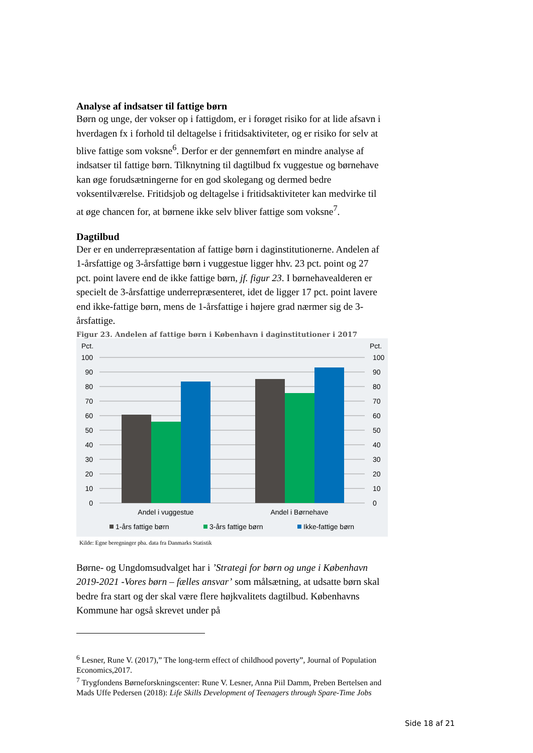Analyse af indsatser til fattige børn
Børn og unge, der vokser op i fattigdom, er i forøget risiko for at lide afsavn i hverdagen fx i forhold til deltagelse i fritidsaktiviteter, og er risiko for selv at blive fattige som voksne<sup>6</sup>. Derfor er der gennemført en mindre analyse af indsatser til fattige børn. Tilknytning til dagtilbud fx vuggestue og børnehave kan øge forudsætningerne for en god skolegang og dermed bedre voksentilværelse. Fritidsjob og deltagelse i fritidsaktiviteter kan medvirke til at øge chancen for, at børnene ikke selv bliver fattige som voksne<sup>7</sup>.
Dagtilbud
Der er en underrepræsentation af fattige børn i daginstitutionerne. Andelen af 1-årsfattige og 3-årsfattige børn i vuggestue ligger hhv. 23 pct. point og 27 pct. point lavere end de ikke fattige børn, jf. figur 23. I børnehavealderen er specielt de 3-årsfattige underrepræsenteret, idet de ligger 17 pct. point lavere end ikke-fattige børn, mens de 1-årsfattige i højere grad nærmer sig de 3-årsfattige.
Figur 23. Andelen af fattige børn i København i daginstitutioner i 2017
Pct.
Pct.
100
90
80
70
60
50
40
30
20
10
0
100
90
80
70
60
50
40
30
20
10
0
Andel i vuggestue
Andel i Børnehave
1-års fattige børn
3-års fattige børn
Ikke-fattige børn
Kilde: Egne beregninger pba. data fra Danmarks Statistik
Børne- og Ungdomsudvalget har i ’Strategi for børn og unge i København 2019-2021 -Vores børn – fælles ansvar’ som målsætning, at udsatte børn skal bedre fra start og der skal være flere højkvalitets dagtilbud. Københavns Kommune har også skrevet under på
<sup>6</sup> Lesner, Rune V. (2017),” The long-term effect of childhood poverty”, Journal of Population Economics,2017.
<sup>7</sup> Trygfondens Børneforskningscenter: Rune V. Lesner, Anna Piil Damm, Preben Bertelsen and Mads Uffe Pedersen (2018): Life Skills Development of Teenagers through Spare-Time Jobs
Side 18 af 21